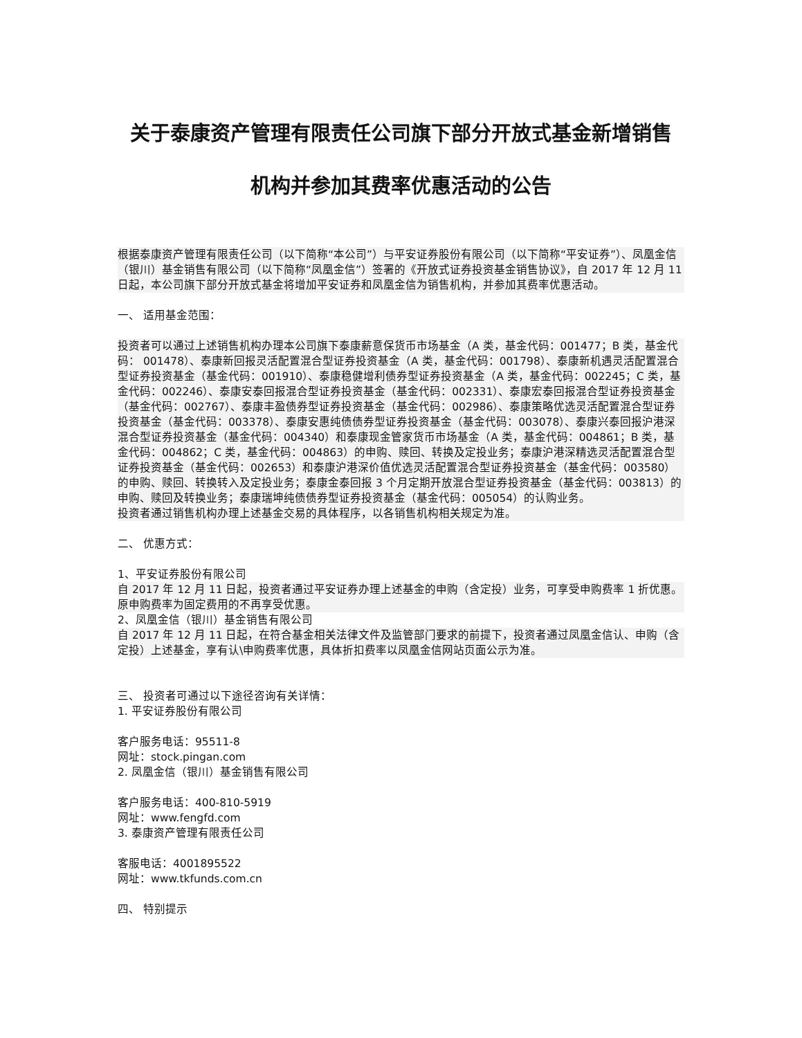关于泰康资产管理有限责任公司旗下部分开放式基金新增销售
机构并参加其费率优惠活动的公告
根据泰康资产管理有限责任公司（以下简称“本公司”）与平安证券股份有限公司（以下简称“平安证券”）、凤凰金信（银川）基金销售有限公司（以下简称“凤凰金信”）签署的《开放式证券投资基金销售协议》，自 2017 年 12 月 11 日起，本公司旗下部分开放式基金将增加平安证券和凤凰金信为销售机构，并参加其费率优惠活动。
一、 适用基金范围：
投资者可以通过上述销售机构办理本公司旗下泰康薪意保货币市场基金（A 类，基金代码：001477；B 类，基金代码： 001478）、泰康新回报灵活配置混合型证券投资基金（A 类，基金代码：001798）、泰康新机遇灵活配置混合型证券投资基金（基金代码：001910）、泰康稳健增利债券型证券投资基金（A 类，基金代码：002245；C 类，基金代码：002246）、泰康安泰回报混合型证券投资基金（基金代码：002331）、泰康宏泰回报混合型证券投资基金（基金代码：002767）、泰康丰盈债券型证券投资基金（基金代码：002986）、泰康策略优选灵活配置混合型证券投资基金（基金代码：003378）、泰康安惠纯债债券型证券投资基金（基金代码：003078）、泰康兴泰回报沪港深混合型证券投资基金（基金代码：004340）和泰康现金管家货币市场基金（A 类，基金代码：004861；B 类，基金代码：004862；C 类，基金代码：004863）的申购、赎回、转换及定投业务；泰康沪港深精选灵活配置混合型证券投资基金（基金代码：002653）和泰康沪港深价值优选灵活配置混合型证券投资基金（基金代码：003580）的申购、赎回、转换转入及定投业务；泰康金泰回报 3 个月定期开放混合型证券投资基金（基金代码：003813）的申购、赎回及转换业务；泰康瑞坤纯债债券型证券投资基金（基金代码：005054）的认购业务。
投资者通过销售机构办理上述基金交易的具体程序，以各销售机构相关规定为准。
二、 优惠方式：
1、平安证券股份有限公司
自 2017 年 12 月 11 日起，投资者通过平安证券办理上述基金的申购（含定投）业务，可享受申购费率 1 折优惠。原申购费率为固定费用的不再享受优惠。
2、凤凰金信（银川）基金销售有限公司
自 2017 年 12 月 11 日起，在符合基金相关法律文件及监管部门要求的前提下，投资者通过凤凰金信认、申购（含定投）上述基金，享有认\申购费率优惠，具体折扣费率以凤凰金信网站页面公示为准。
三、 投资者可通过以下途径咨询有关详情：
1. 平安证券股份有限公司
客户服务电话：95511-8
网址：stock.pingan.com
2. 凤凰金信（银川）基金销售有限公司
客户服务电话：400-810-5919
网址：www.fengfd.com
3. 泰康资产管理有限责任公司
客服电话：4001895522
网址：www.tkfunds.com.cn
四、 特别提示